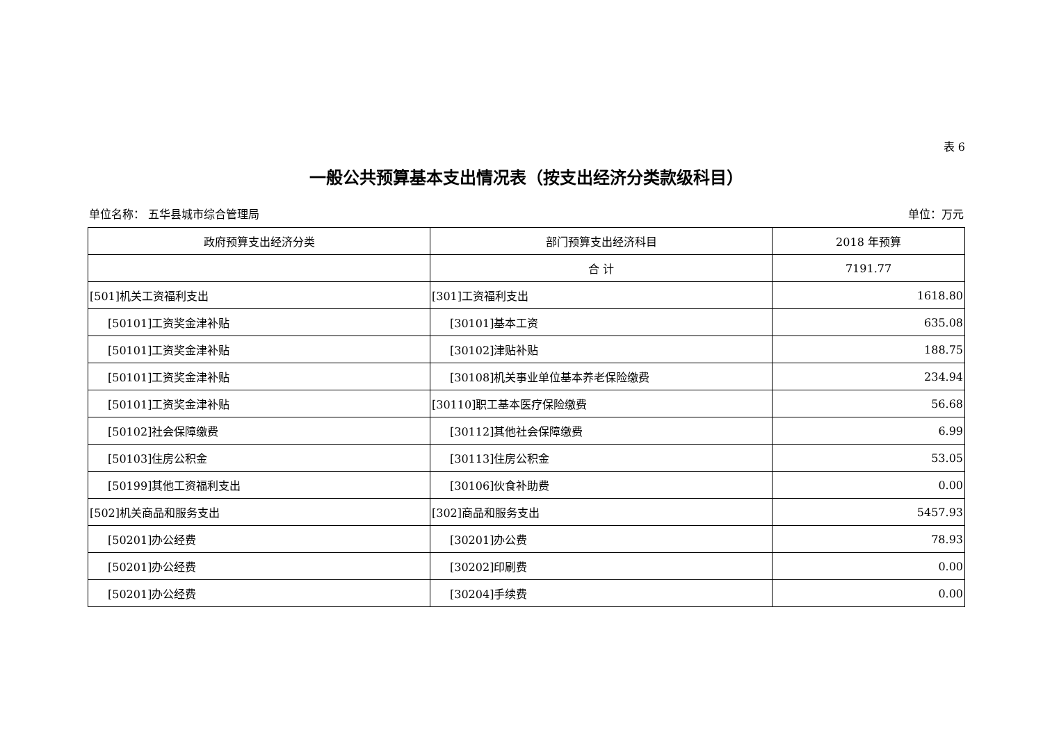表 6
一般公共预算基本支出情况表（按支出经济分类款级科目）
单位名称： 五华县城市综合管理局 单位：万元
| 政府预算支出经济分类 | 部门预算支出经济科目 | 2018 年预算 |
| --- | --- | --- |
| | 合 计 | 7191.77 |
| [501]机关工资福利支出 | [301]工资福利支出 | 1618.80 |
| [50101]工资奖金津补贴 | [30101]基本工资 | 635.08 |
| [50101]工资奖金津补贴 | [30102]津贴补贴 | 188.75 |
| [50101]工资奖金津补贴 | [30108]机关事业单位基本养老保险缴费 | 234.94 |
| [50101]工资奖金津补贴 | [30110]职工基本医疗保险缴费 | 56.68 |
| [50102]社会保障缴费 | [30112]其他社会保障缴费 | 6.99 |
| [50103]住房公积金 | [30113]住房公积金 | 53.05 |
| [50199]其他工资福利支出 | [30106]伙食补助费 | 0.00 |
| [502]机关商品和服务支出 | [302]商品和服务支出 | 5457.93 |
| [50201]办公经费 | [30201]办公费 | 78.93 |
| [50201]办公经费 | [30202]印刷费 | 0.00 |
| [50201]办公经费 | [30204]手续费 | 0.00 |